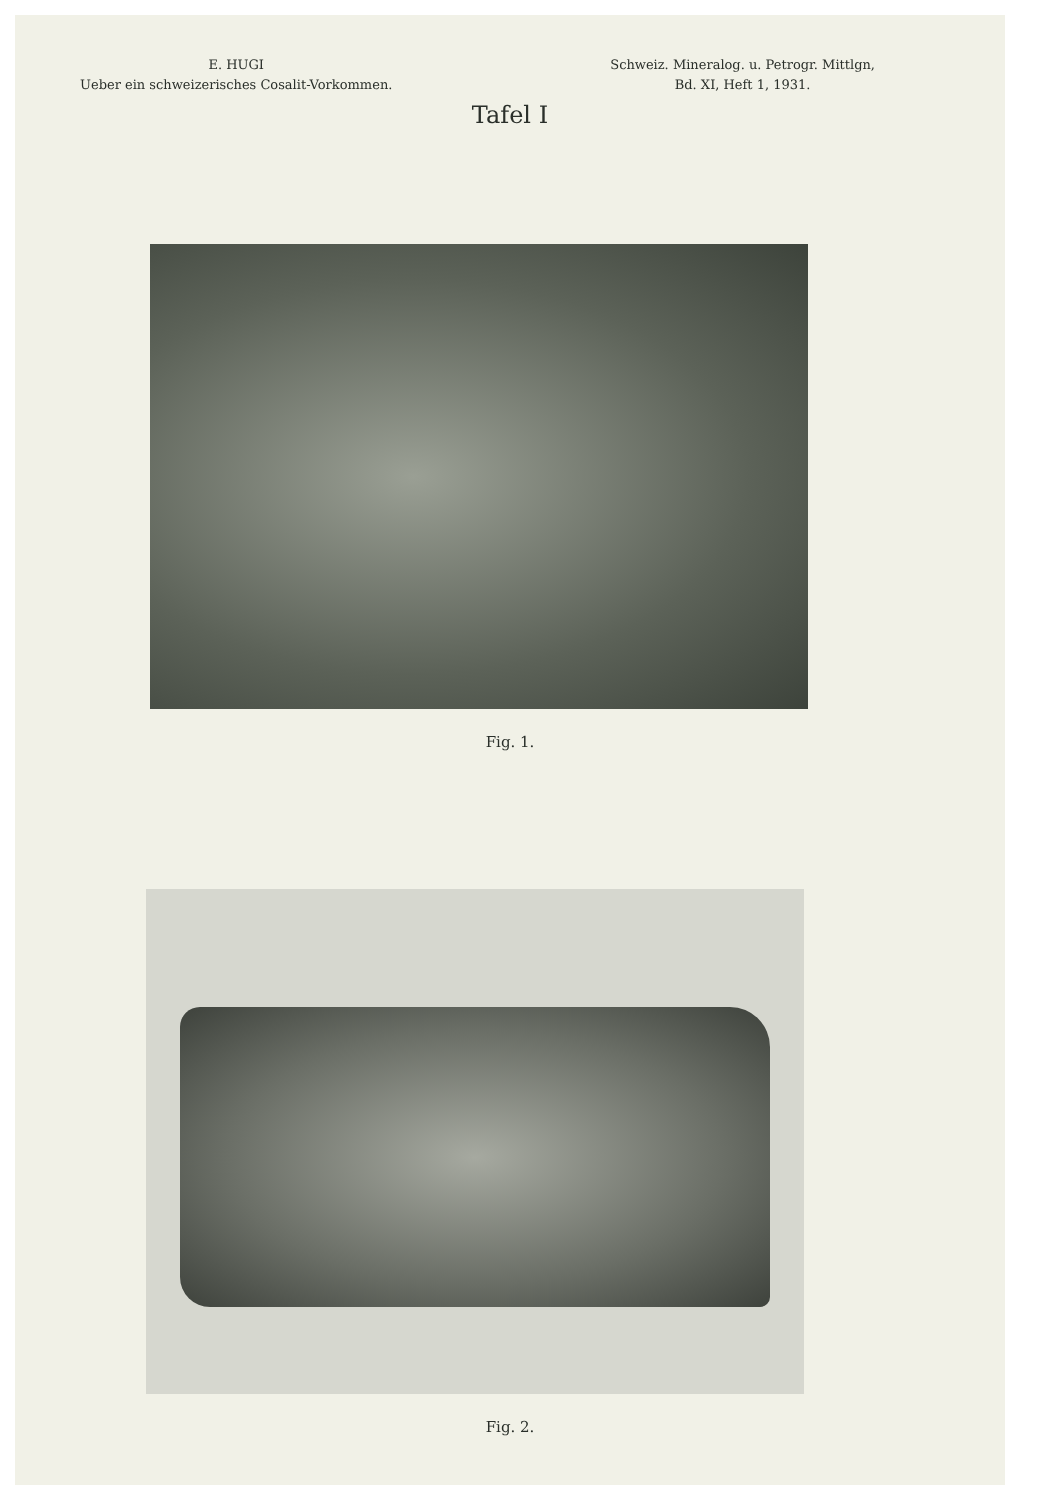E. HUGI
Ueber ein schweizerisches Cosalit-Vorkommen.
Schweiz. Mineralog. u. Petrogr. Mittlgn,
Bd. XI, Heft 1, 1931.
Tafel I
Fig. 1.
Fig. 2.